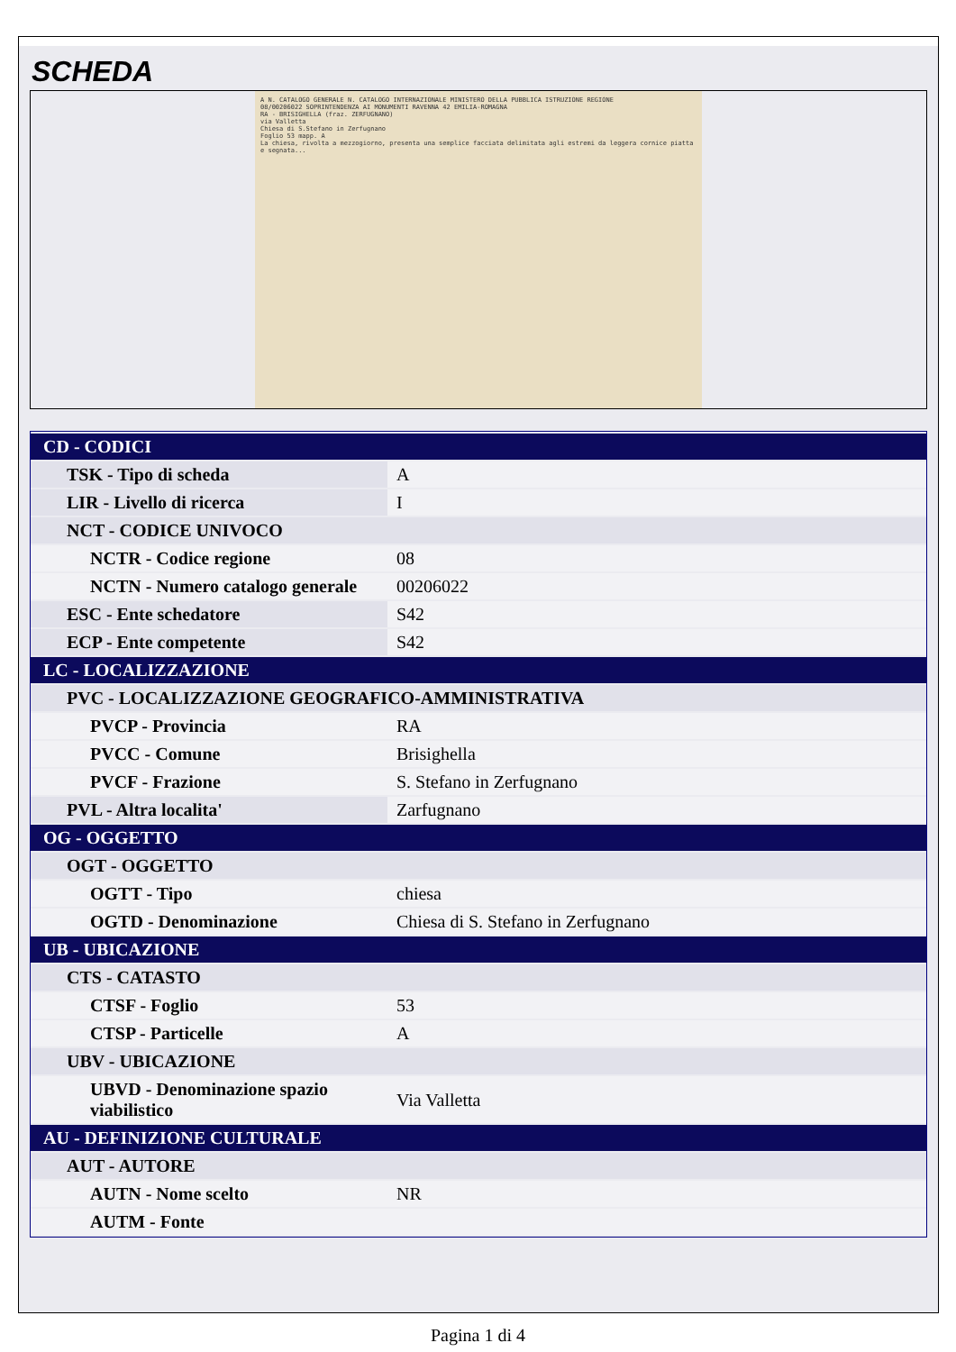SCHEDA
A N. CATALOGO GENERALE N. CATALOGO INTERNAZIONALE MINISTERO DELLA PUBBLICA ISTRUZIONE REGIONE
08/00206022 SOPRINTENDENZA AI MONUMENTI RAVENNA 42 EMILIA-ROMAGNA
RA - BRISIGHELLA (fraz. ZERFUGNANO)
via Valletta
Chiesa di S.Stefano in Zerfugnano
Foglio 53 mapp. A
La chiesa, rivolta a mezzogiorno, presenta una semplice facciata delimitata agli estremi da leggera cornice piatta e segnata...
| CD - CODICI | |
| TSK - Tipo di scheda | A |
| LIR - Livello di ricerca | I |
| NCT - CODICE UNIVOCO | |
| NCTR - Codice regione | 08 |
| NCTN - Numero catalogo generale | 00206022 |
| ESC - Ente schedatore | S42 |
| ECP - Ente competente | S42 |
| LC - LOCALIZZAZIONE | |
| PVC - LOCALIZZAZIONE GEOGRAFICO-AMMINISTRATIVA | |
| PVCP - Provincia | RA |
| PVCC - Comune | Brisighella |
| PVCF - Frazione | S. Stefano in Zerfugnano |
| PVL - Altra localita' | Zarfugnano |
| OG - OGGETTO | |
| OGT - OGGETTO | |
| OGTT - Tipo | chiesa |
| OGTD - Denominazione | Chiesa di S. Stefano in Zerfugnano |
| UB - UBICAZIONE | |
| CTS - CATASTO | |
| CTSF - Foglio | 53 |
| CTSP - Particelle | A |
| UBV - UBICAZIONE | |
| UBVD - Denominazione spazio viabilistico | Via Valletta |
| AU - DEFINIZIONE CULTURALE | |
| AUT - AUTORE | |
| AUTN - Nome scelto | NR |
| AUTM - Fonte | |
Pagina 1 di 4